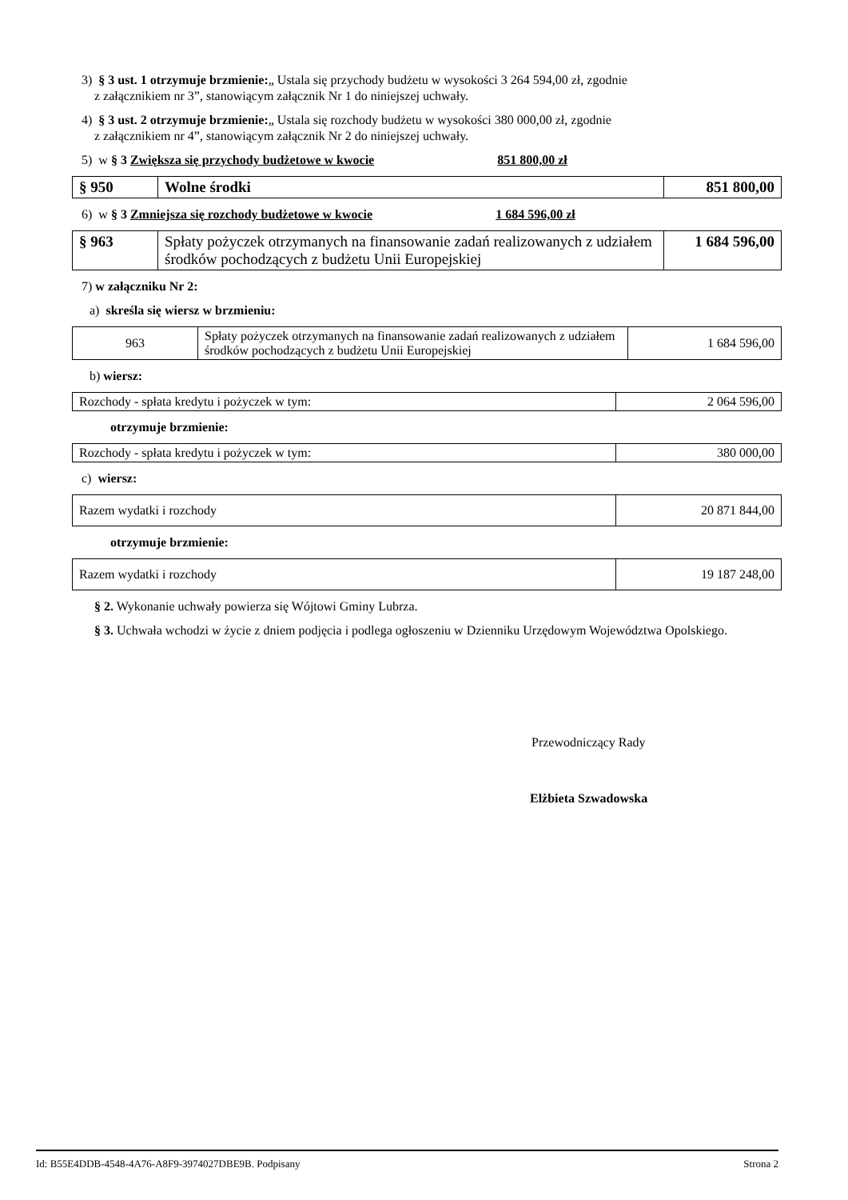3) § 3 ust. 1 otrzymuje brzmienie:„ Ustala się przychody budżetu w wysokości 3 264 594,00 zł, zgodnie
z załącznikiem nr 3”, stanowiącym załącznik Nr 1 do niniejszej uchwały.
4) § 3 ust. 2 otrzymuje brzmienie:„ Ustala się rozchody budżetu w wysokości 380 000,00 zł, zgodnie
z załącznikiem nr 4”, stanowiącym załącznik Nr 2 do niniejszej uchwały.
5) w § 3 Zwiększa się przychody budżetowe w kwocie 851 800,00 zł
| § 950 | Wolne środki | 851 800,00 |
6) w § 3 Zmniejsza się rozchody budżetowe w kwocie 1 684 596,00 zł
| § 963 | Spłaty pożyczek otrzymanych na finansowanie zadań realizowanych z udziałem środków pochodzących z budżetu Unii Europejskiej | 1 684 596,00 |
7) w załączniku Nr 2:
a) skreśla się wiersz w brzmieniu:
| 963 | Spłaty pożyczek otrzymanych na finansowanie zadań realizowanych z udziałem środków pochodzących z budżetu Unii Europejskiej | 1 684 596,00 |
b) wiersz:
| Rozchody - spłata kredytu i pożyczek w tym: | 2 064 596,00 |
otrzymuje brzmienie:
| Rozchody - spłata kredytu i pożyczek w tym: | 380 000,00 |
c) wiersz:
| Razem wydatki i rozchody | 20 871 844,00 |
otrzymuje brzmienie:
| Razem wydatki i rozchody | 19 187 248,00 |
§ 2. Wykonanie uchwały powierza się Wójtowi Gminy Lubrza.
§ 3. Uchwała wchodzi w życie z dniem podjęcia i podlega ogłoszeniu w Dzienniku Urzędowym Województwa Opolskiego.
Przewodniczący Rady
Elżbieta Szwadowska
Id: B55E4DDB-4548-4A76-A8F9-3974027DBE9B. Podpisany Strona 2